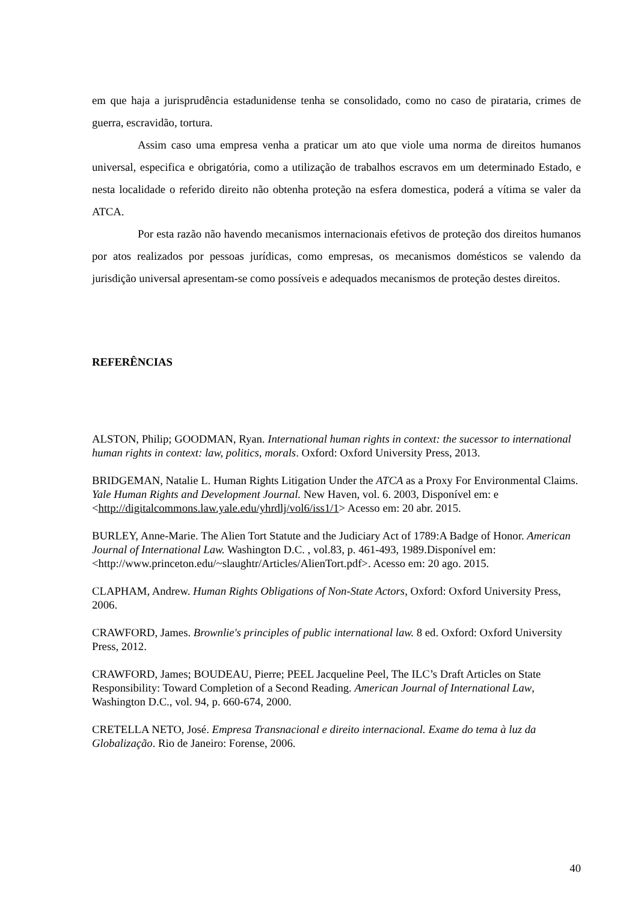em que haja a jurisprudência estadunidense tenha se consolidado, como no caso de pirataria, crimes de guerra, escravidão, tortura.
Assim caso uma empresa venha a praticar um ato que viole uma norma de direitos humanos universal, especifica e obrigatória, como a utilização de trabalhos escravos em um determinado Estado, e nesta localidade o referido direito não obtenha proteção na esfera domestica, poderá a vítima se valer da ATCA.
Por esta razão não havendo mecanismos internacionais efetivos de proteção dos direitos humanos por atos realizados por pessoas jurídicas, como empresas, os mecanismos domésticos se valendo da jurisdição universal apresentam-se como possíveis e adequados mecanismos de proteção destes direitos.
REFERÊNCIAS
ALSTON, Philip; GOODMAN, Ryan. International human rights in context: the sucessor to international human rights in context: law, politics, morals. Oxford: Oxford University Press, 2013.
BRIDGEMAN, Natalie L. Human Rights Litigation Under the ATCA as a Proxy For Environmental Claims. Yale Human Rights and Development Journal. New Haven, vol. 6. 2003, Disponível em: e <http://digitalcommons.law.yale.edu/yhrdlj/vol6/iss1/1> Acesso em: 20 abr. 2015.
BURLEY, Anne-Marie. The Alien Tort Statute and the Judiciary Act of 1789:A Badge of Honor. American Journal of International Law. Washington D.C. , vol.83, p. 461-493, 1989.Disponível em: <http://www.princeton.edu/~slaughtr/Articles/AlienTort.pdf>. Acesso em: 20 ago. 2015.
CLAPHAM, Andrew. Human Rights Obligations of Non-State Actors, Oxford: Oxford University Press, 2006.
CRAWFORD, James. Brownlie's principles of public international law. 8 ed. Oxford: Oxford University Press, 2012.
CRAWFORD, James; BOUDEAU, Pierre; PEEL Jacqueline Peel, The ILC’s Draft Articles on State Responsibility: Toward Completion of a Second Reading. American Journal of International Law, Washington D.C., vol. 94, p. 660-674, 2000.
CRETELLA NETO, José. Empresa Transnacional e direito internacional. Exame do tema à luz da Globalização. Rio de Janeiro: Forense, 2006.
40